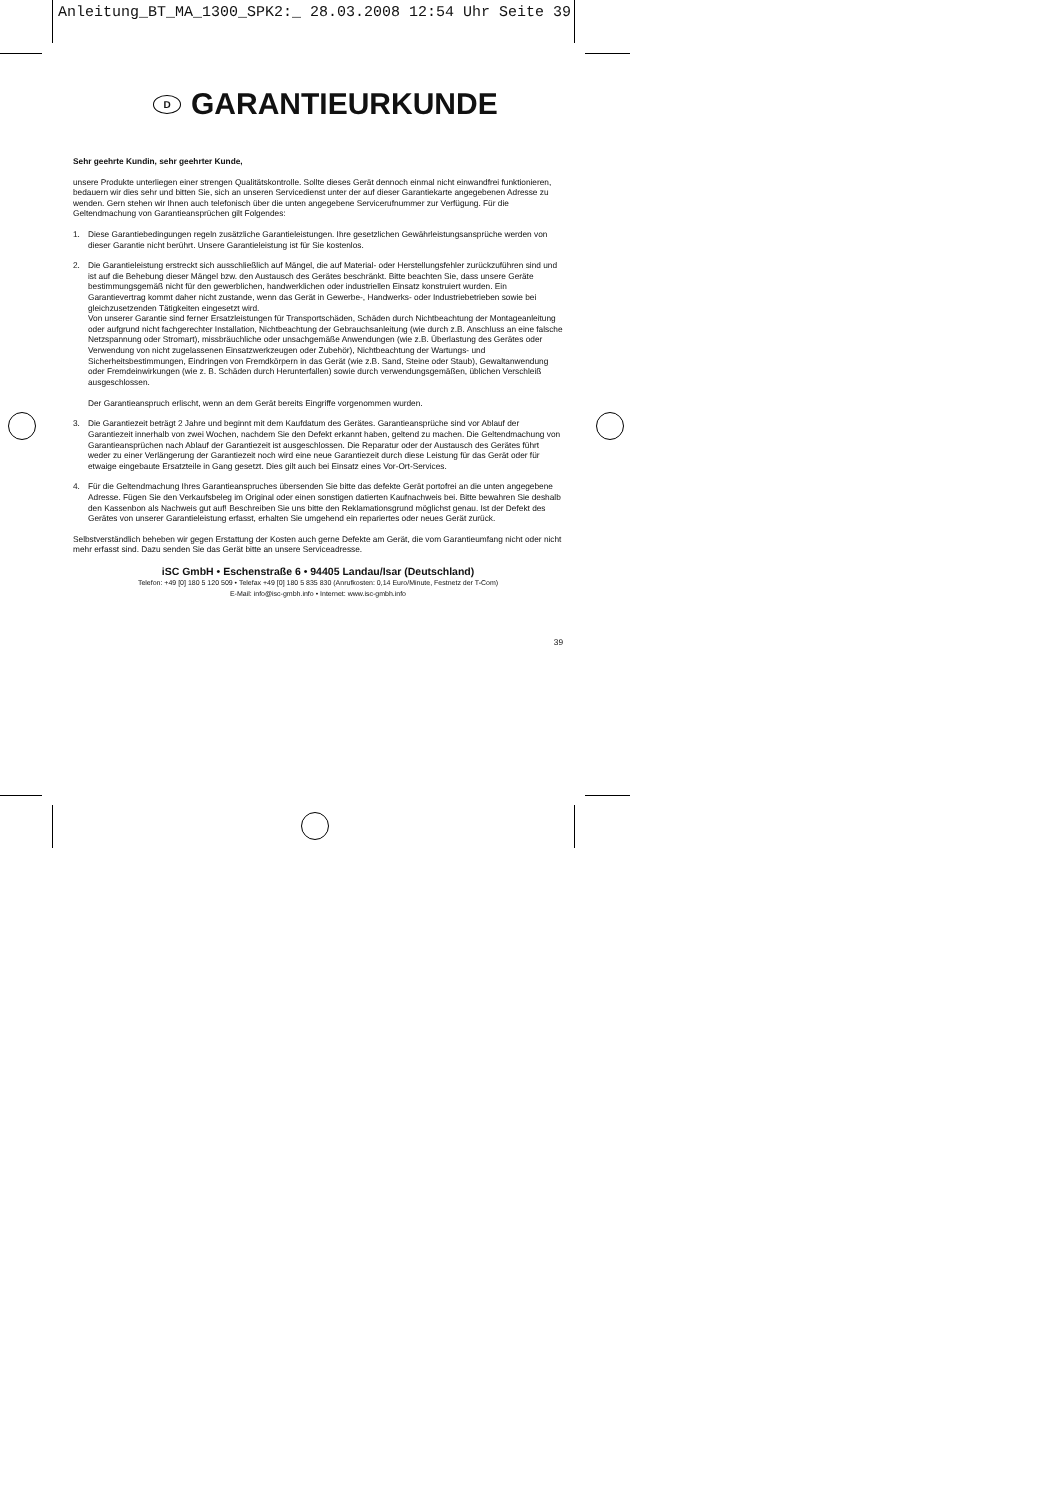Anleitung_BT_MA_1300_SPK2:_ 28.03.2008 12:54 Uhr Seite 39
D GARANTIEURKUNDE
Sehr geehrte Kundin, sehr geehrter Kunde,
unsere Produkte unterliegen einer strengen Qualitätskontrolle. Sollte dieses Gerät dennoch einmal nicht einwandfrei funktionieren, bedauern wir dies sehr und bitten Sie, sich an unseren Servicedienst unter der auf dieser Garantiekarte angegebenen Adresse zu wenden. Gern stehen wir Ihnen auch telefonisch über die unten angegebene Servicerufnummer zur Verfügung. Für die Geltendmachung von Garantieansprüchen gilt Folgendes:
1. Diese Garantiebedingungen regeln zusätzliche Garantieleistungen. Ihre gesetzlichen Gewährleistungsansprüche werden von dieser Garantie nicht berührt. Unsere Garantieleistung ist für Sie kostenlos.
2. Die Garantieleistung erstreckt sich ausschließlich auf Mängel, die auf Material- oder Herstellungsfehler zurückzuführen sind und ist auf die Behebung dieser Mängel bzw. den Austausch des Gerätes beschränkt. Bitte beachten Sie, dass unsere Geräte bestimmungsgemäß nicht für den gewerblichen, handwerklichen oder industriellen Einsatz konstruiert wurden. Ein Garantievertrag kommt daher nicht zustande, wenn das Gerät in Gewerbe-, Handwerks- oder Industriebetrieben sowie bei gleichzusetzenden Tätigkeiten eingesetzt wird.
Von unserer Garantie sind ferner Ersatzleistungen für Transportschäden, Schäden durch Nichtbeachtung der Montageanleitung oder aufgrund nicht fachgerechter Installation, Nichtbeachtung der Gebrauchsanleitung (wie durch z.B. Anschluss an eine falsche Netzspannung oder Stromart), missbräuchliche oder unsachgemäße Anwendungen (wie z.B. Überlastung des Gerätes oder Verwendung von nicht zugelassenen Einsatzwerkzeugen oder Zubehör), Nichtbeachtung der Wartungs- und Sicherheitsbestimmungen, Eindringen von Fremdkörpern in das Gerät (wie z.B. Sand, Steine oder Staub), Gewaltanwendung oder Fremdeinwirkungen (wie z. B. Schäden durch Herunterfallen) sowie durch verwendungsgemäßen, üblichen Verschleiß ausgeschlossen.
Der Garantieanspruch erlischt, wenn an dem Gerät bereits Eingriffe vorgenommen wurden.
3. Die Garantiezeit beträgt 2 Jahre und beginnt mit dem Kaufdatum des Gerätes. Garantieansprüche sind vor Ablauf der Garantiezeit innerhalb von zwei Wochen, nachdem Sie den Defekt erkannt haben, geltend zu machen. Die Geltendmachung von Garantieansprüchen nach Ablauf der Garantiezeit ist ausgeschlossen. Die Reparatur oder der Austausch des Gerätes führt weder zu einer Verlängerung der Garantiezeit noch wird eine neue Garantiezeit durch diese Leistung für das Gerät oder für etwaige eingebaute Ersatzteile in Gang gesetzt. Dies gilt auch bei Einsatz eines Vor-Ort-Services.
4. Für die Geltendmachung Ihres Garantieanspruches übersenden Sie bitte das defekte Gerät portofrei an die unten angegebene Adresse. Fügen Sie den Verkaufsbeleg im Original oder einen sonstigen datierten Kaufnachweis bei. Bitte bewahren Sie deshalb den Kassenbon als Nachweis gut auf! Beschreiben Sie uns bitte den Reklamationsgrund möglichst genau. Ist der Defekt des Gerätes von unserer Garantieleistung erfasst, erhalten Sie umgehend ein repariertes oder neues Gerät zurück.
Selbstverständlich beheben wir gegen Erstattung der Kosten auch gerne Defekte am Gerät, die vom Garantieumfang nicht oder nicht mehr erfasst sind. Dazu senden Sie das Gerät bitte an unsere Serviceadresse.
iSC GmbH • Eschenstraße 6 • 94405 Landau/Isar (Deutschland)
Telefon: +49 [0] 180 5 120 509 • Telefax +49 [0] 180 5 835 830 (Anrufkosten: 0,14 Euro/Minute, Festnetz der T-Com)
E-Mail: info@isc-gmbh.info • Internet: www.isc-gmbh.info
39